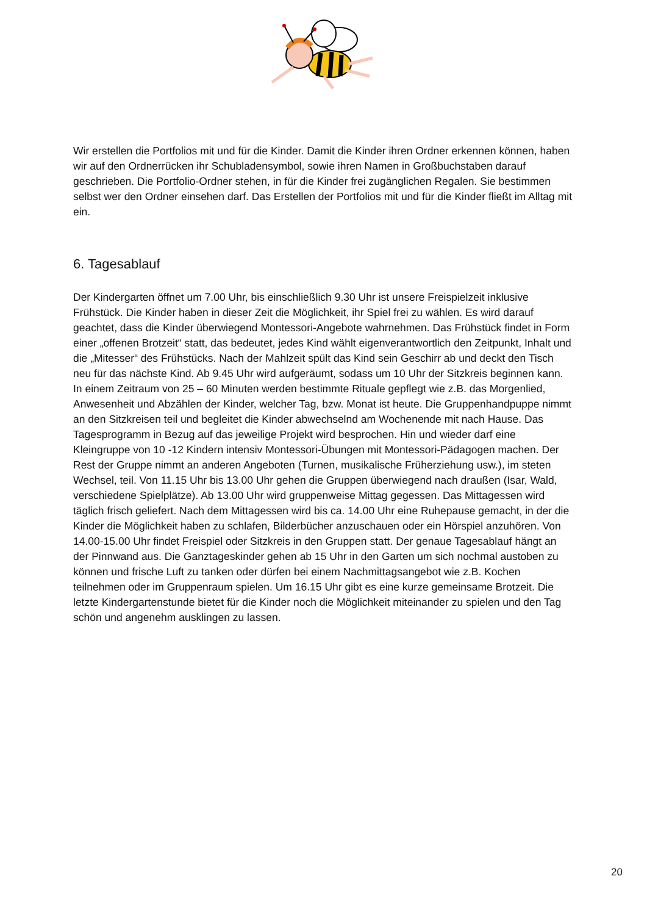Wir erstellen die Portfolios mit und für die Kinder. Damit die Kinder ihren Ordner erkennen können, haben wir auf den Ordnerrücken ihr Schubladensymbol, sowie ihren Namen in Großbuchstaben darauf geschrieben. Die Portfolio-Ordner stehen, in für die Kinder frei zugänglichen Regalen. Sie bestimmen selbst wer den Ordner einsehen darf. Das Erstellen der Portfolios mit und für die Kinder fließt im Alltag mit ein.
6. Tagesablauf
Der Kindergarten öffnet um 7.00 Uhr, bis einschließlich 9.30 Uhr ist unsere Freispielzeit inklusive Frühstück. Die Kinder haben in dieser Zeit die Möglichkeit, ihr Spiel frei zu wählen. Es wird darauf geachtet, dass die Kinder überwiegend Montessori-Angebote wahrnehmen. Das Frühstück findet in Form einer „offenen Brotzeit“ statt, das bedeutet, jedes Kind wählt eigenverantwortlich den Zeitpunkt, Inhalt und die „Mitesser“ des Frühstücks. Nach der Mahlzeit spült das Kind sein Geschirr ab und deckt den Tisch neu für das nächste Kind. Ab 9.45 Uhr wird aufgeräumt, sodass um 10 Uhr der Sitzkreis beginnen kann. In einem Zeitraum von 25 – 60 Minuten werden bestimmte Rituale gepflegt wie z.B. das Morgenlied, Anwesenheit und Abzählen der Kinder, welcher Tag, bzw. Monat ist heute. Die Gruppenhandpuppe nimmt an den Sitzkreisen teil und begleitet die Kinder abwechselnd am Wochenende mit nach Hause. Das Tagesprogramm in Bezug auf das jeweilige Projekt wird besprochen. Hin und wieder darf eine Kleingruppe von 10 -12 Kindern intensiv Montessori-Übungen mit Montessori-Pädagogen machen. Der Rest der Gruppe nimmt an anderen Angeboten (Turnen, musikalische Früherziehung usw.), im steten Wechsel, teil. Von 11.15 Uhr bis 13.00 Uhr gehen die Gruppen überwiegend nach draußen (Isar, Wald, verschiedene Spielplätze). Ab 13.00 Uhr wird gruppenweise Mittag gegessen. Das Mittagessen wird täglich frisch geliefert. Nach dem Mittagessen wird bis ca. 14.00 Uhr eine Ruhepause gemacht, in der die Kinder die Möglichkeit haben zu schlafen, Bilderbücher anzuschauen oder ein Hörspiel anzuhören. Von 14.00-15.00 Uhr findet Freispiel oder Sitzkreis in den Gruppen statt. Der genaue Tagesablauf hängt an der Pinnwand aus. Die Ganztageskinder gehen ab 15 Uhr in den Garten um sich nochmal austoben zu können und frische Luft zu tanken oder dürfen bei einem Nachmittagsangebot wie z.B. Kochen teilnehmen oder im Gruppenraum spielen. Um 16.15 Uhr gibt es eine kurze gemeinsame Brotzeit. Die letzte Kindergartenstunde bietet für die Kinder noch die Möglichkeit miteinander zu spielen und den Tag schön und angenehm ausklingen zu lassen.
20